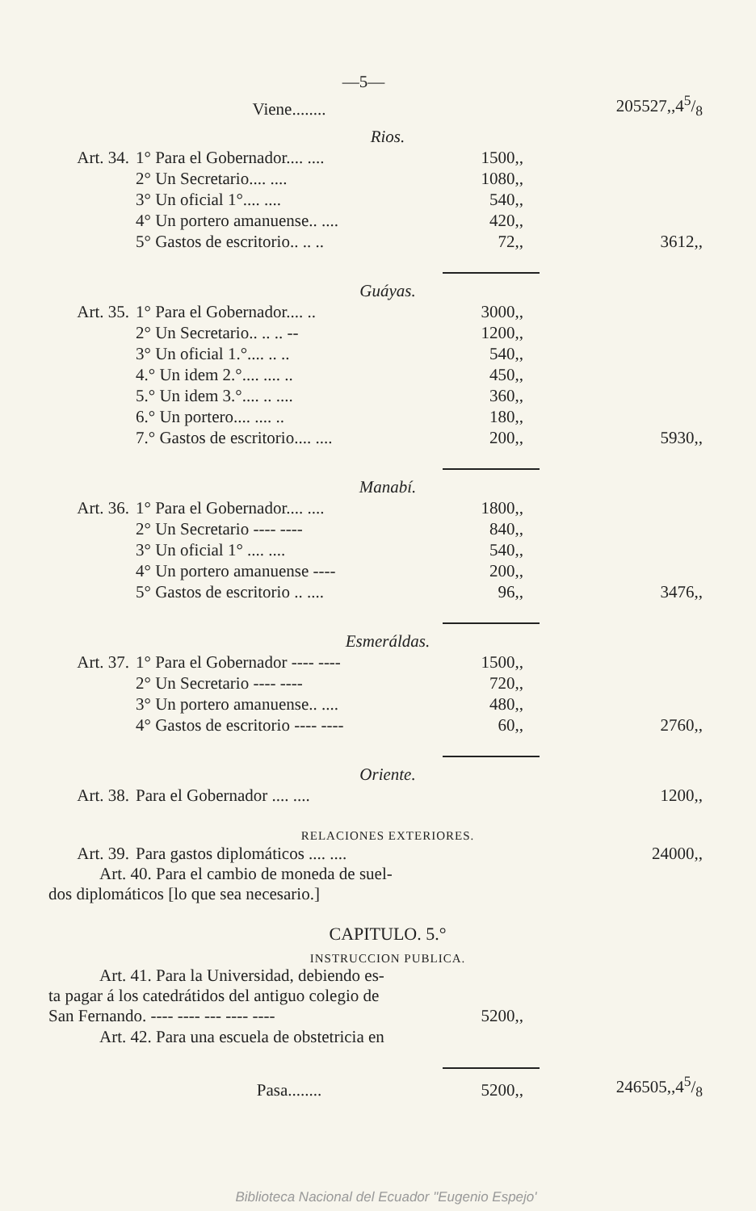| —5— | | | |
| | Viene........ | | 205527,,45/8 |
| Rios. | | | |
| Art. 34. | 1° Para el Gobernador.... .... | 1500,, | |
| | 2° Un Secretario.... .... | 1080,, | |
| | 3° Un oficial 1°.... .... | 540,, | |
| | 4° Un portero amanuense.. .... | 420,, | |
| | 5° Gastos de escritorio.. .. .. | 72,, | 3612,, |
| Guáyas. | | | |
| Art. 35. | 1° Para el Gobernador.... .. | 3000,, | |
| | 2° Un Secretario.. .. .. -- | 1200,, | |
| | 3° Un oficial 1.°.... .. .. | 540,, | |
| | 4.° Un idem 2.°.... .... .. | 450,, | |
| | 5.° Un idem 3.°.... .. .... | 360,, | |
| | 6.° Un portero.... .... .. | 180,, | |
| | 7.° Gastos de escritorio.... .... | 200,, | 5930,, |
| Manabí. | | | |
| Art. 36. | 1° Para el Gobernador.... .... | 1800,, | |
| | 2° Un Secretario ---- ---- | 840,, | |
| | 3° Un oficial 1° .... .... | 540,, | |
| | 4° Un portero amanuense ---- | 200,, | |
| | 5° Gastos de escritorio .. .... | 96,, | 3476,, |
| Esmeráldas. | | | |
| Art. 37. | 1° Para el Gobernador ---- ---- | 1500,, | |
| | 2° Un Secretario ---- ---- | 720,, | |
| | 3° Un portero amanuense.. .... | 480,, | |
| | 4° Gastos de escritorio ---- ---- | 60,, | 2760,, |
| Oriente. | | | |
| Art. 38. | Para el Gobernador .... .... | | 1200,, |
| RELACIONES EXTERIORES. | | | |
| Art. 39. | Para gastos diplomáticos .... .... | | 24000,, |
| Art. 40. Para el cambio de moneda de suel- dos diplomáticos [lo que sea necesario.] | | | |
| CAPITULO. 5.° | | | |
| INSTRUCCION PUBLICA. | | | |
| Art. 41. Para la Universidad, debiendo es- ta pagar á los catedrátidos del antiguo colegio de San Fernando. ---- ---- --- ---- ---- | | 5200,, | |
| Art. 42. Para una escuela de obstetricia en | | | |
| | Pasa........ | 5200,, | 246505,,45/8 |
Biblioteca Nacional del Ecuador "Eugenio Espejo'